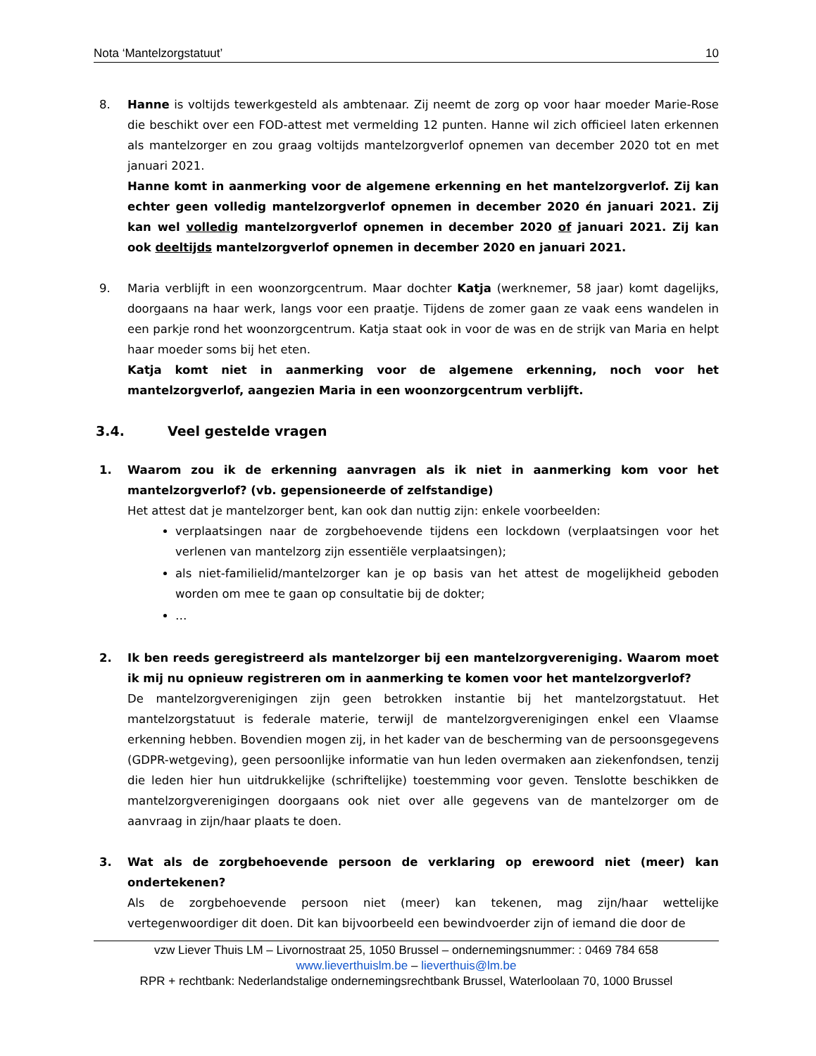Nota ‘Mantelzorgstatuut’ 10
8. Hanne is voltijds tewerkgesteld als ambtenaar. Zij neemt de zorg op voor haar moeder Marie-Rose die beschikt over een FOD-attest met vermelding 12 punten. Hanne wil zich officieel laten erkennen als mantelzorger en zou graag voltijds mantelzorgverlof opnemen van december 2020 tot en met januari 2021.
Hanne komt in aanmerking voor de algemene erkenning en het mantelzorgverlof. Zij kan echter geen volledig mantelzorgverlof opnemen in december 2020 én januari 2021. Zij kan wel volledig mantelzorgverlof opnemen in december 2020 of januari 2021. Zij kan ook deeltijds mantelzorgverlof opnemen in december 2020 en januari 2021.
9. Maria verblijft in een woonzorgcentrum. Maar dochter Katja (werknemer, 58 jaar) komt dagelijks, doorgaans na haar werk, langs voor een praatje. Tijdens de zomer gaan ze vaak eens wandelen in een parkje rond het woonzorgcentrum. Katja staat ook in voor de was en de strijk van Maria en helpt haar moeder soms bij het eten.
Katja komt niet in aanmerking voor de algemene erkenning, noch voor het mantelzorgverlof, aangezien Maria in een woonzorgcentrum verblijft.
3.4. Veel gestelde vragen
1. Waarom zou ik de erkenning aanvragen als ik niet in aanmerking kom voor het mantelzorgverlof? (vb. gepensioneerde of zelfstandige)
Het attest dat je mantelzorger bent, kan ook dan nuttig zijn: enkele voorbeelden:
verplaatsingen naar de zorgbehoevende tijdens een lockdown (verplaatsingen voor het verlenen van mantelzorg zijn essentiële verplaatsingen);
als niet-familielid/mantelzorger kan je op basis van het attest de mogelijkheid geboden worden om mee te gaan op consultatie bij de dokter;
…
2. Ik ben reeds geregistreerd als mantelzorger bij een mantelzorgvereniging. Waarom moet ik mij nu opnieuw registreren om in aanmerking te komen voor het mantelzorgverlof?
De mantelzorgverenigingen zijn geen betrokken instantie bij het mantelzorgstatuut. Het mantelzorgstatuut is federale materie, terwijl de mantelzorgverenigingen enkel een Vlaamse erkenning hebben. Bovendien mogen zij, in het kader van de bescherming van de persoonsgegevens (GDPR-wetgeving), geen persoonlijke informatie van hun leden overmaken aan ziekenfondsen, tenzij die leden hier hun uitdrukkelijke (schriftelijke) toestemming voor geven. Tenslotte beschikken de mantelzorgverenigingen doorgaans ook niet over alle gegevens van de mantelzorger om de aanvraag in zijn/haar plaats te doen.
3. Wat als de zorgbehoevende persoon de verklaring op erewoord niet (meer) kan ondertekenen?
Als de zorgbehoevende persoon niet (meer) kan tekenen, mag zijn/haar wettelijke vertegenwoordiger dit doen. Dit kan bijvoorbeeld een bewindvoerder zijn of iemand die door de
vzw Liever Thuis LM – Livornostraat 25, 1050 Brussel – ondernemingsnummer: : 0469 784 658
www.lieverthuislm.be – lieverthuis@lm.be
RPR + rechtbank: Nederlandstalige ondernemingsrechtbank Brussel, Waterloolaan 70, 1000 Brussel